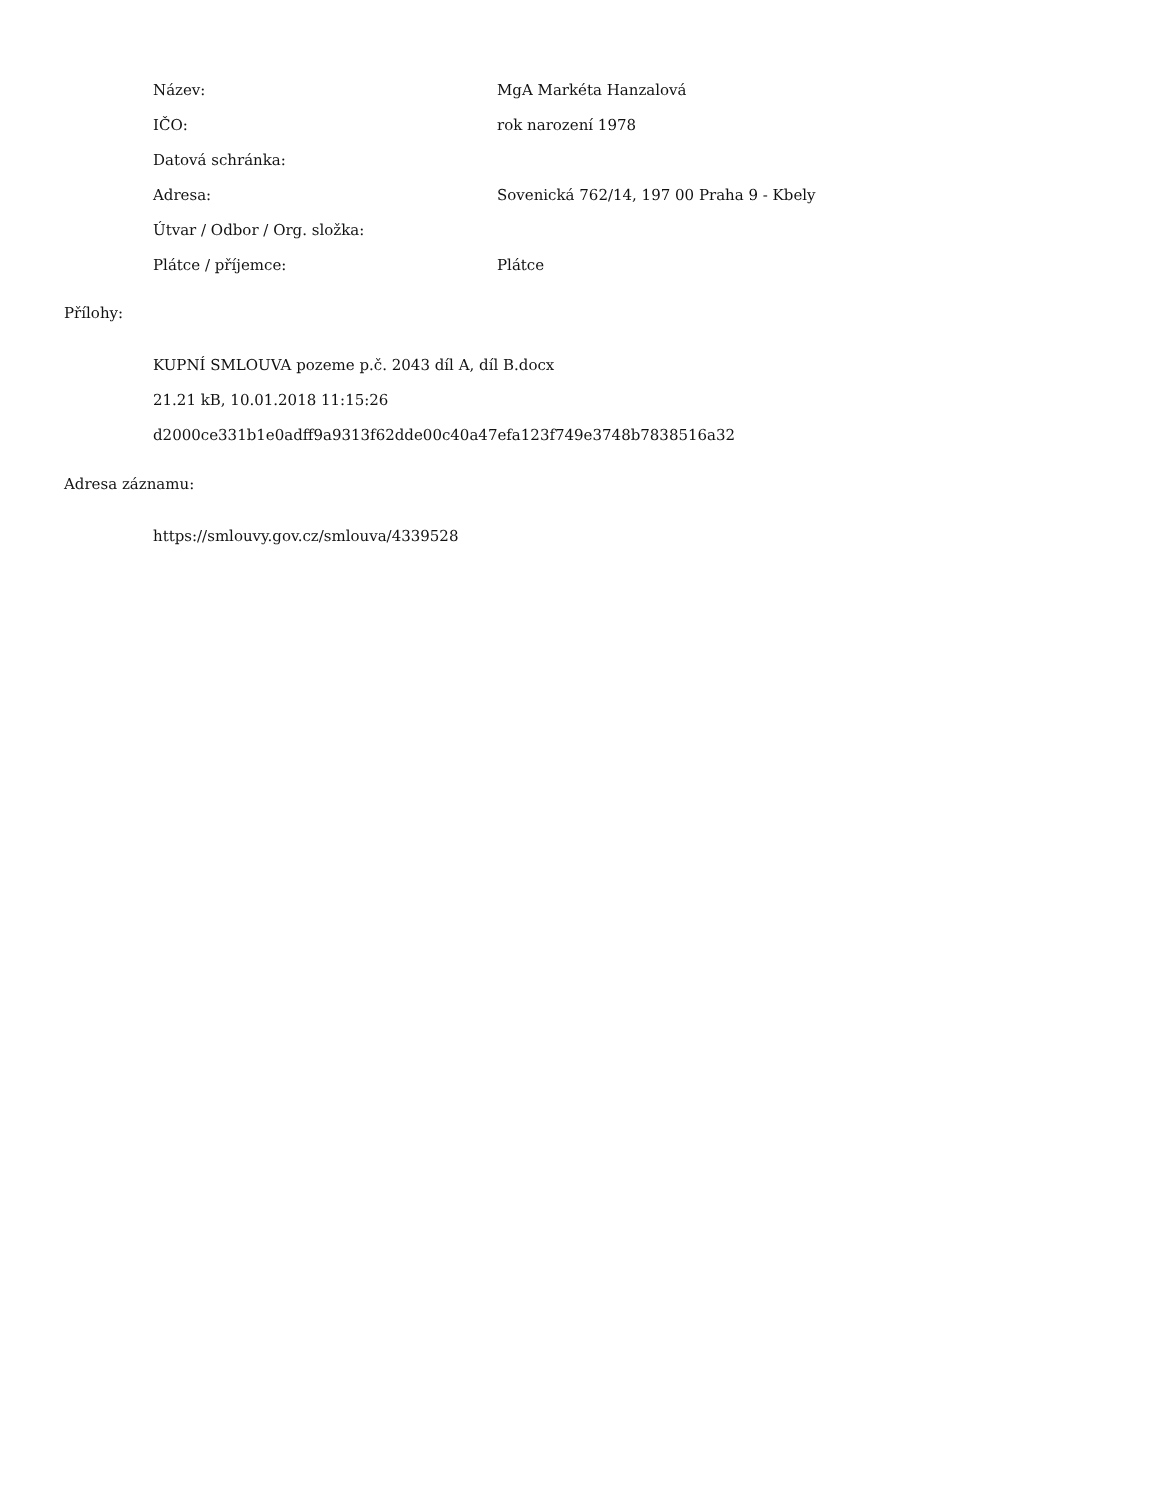| Název: | MgA Markéta Hanzalová |
| IČO: | rok narození 1978 |
| Datová schránka: | |
| Adresa: | Sovenická 762/14, 197 00 Praha 9 - Kbely |
| Útvar / Odbor / Org. složka: | |
| Plátce / příjemce: | Plátce |
Přílohy:
KUPNÍ SMLOUVA pozeme p.č. 2043 díl A, díl B.docx
21.21 kB, 10.01.2018 11:15:26
d2000ce331b1e0adff9a9313f62dde00c40a47efa123f749e3748b7838516a32
Adresa záznamu:
https://smlouvy.gov.cz/smlouva/4339528